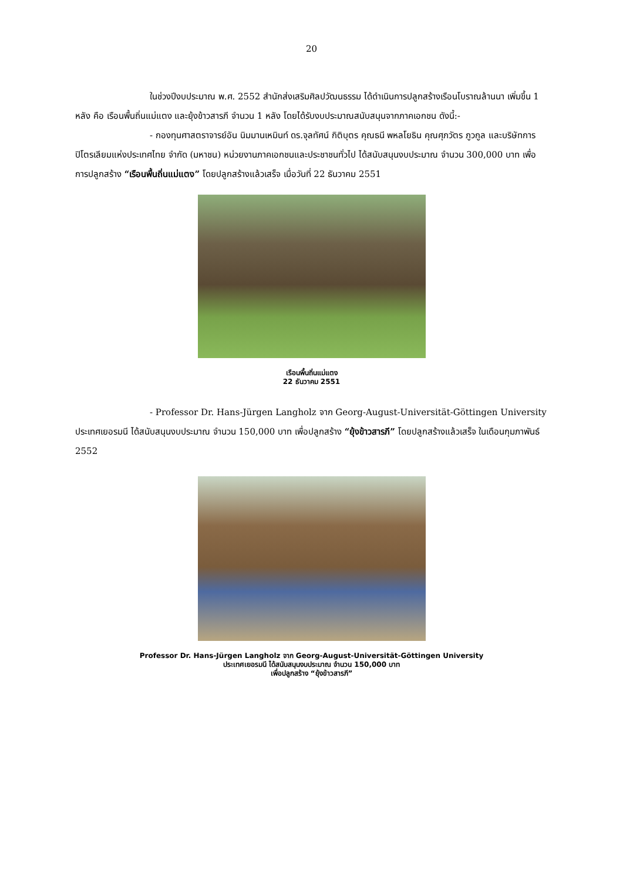20
ในช่วงปีงบประมาณ พ.ศ. 2552 สำนักส่งเสริมศิลปวัฒนธรรม ได้ดำเนินการปลูกสร้างเรือนโบราณล้านนา เพิ่มขึ้น 1 หลัง คือ เรือนพื้นถิ่นแม่แตง และยุ้งข้าวสารภี จำนวน 1 หลัง โดยได้รับงบประมาณสนับสนุนจากภาคเอกชน ดังนี้:-
- กองทุนศาสตราจารย์อัน นิมมานเหมินท์ ดร.จุลทัศน์ กิติบุตร คุณธนี พหลโยธิน คุณศุภวัตร ภูวกูล และบริษัทการปิโตรเลียมแห่งประเทศไทย จำกัด (มหาชน) หน่วยงานภาคเอกชนและประชาชนทั่วไป ได้สนับสนุนงบประมาณ จำนวน 300,000 บาท เพื่อการปลูกสร้าง “เรือนพื้นถิ่นแม่แตง” โดยปลูกสร้างแล้วเสร็จ เมื่อวันที่ 22 ธันวาคม 2551
เรือนพื้นถิ่นแม่แตง
22 ธันวาคม 2551
- Professor Dr. Hans-Jürgen Langholz จาก Georg-August-Universität-Göttingen University ประเทศเยอรมนี ได้สนับสนุนงบประมาณ จำนวน 150,000 บาท เพื่อปลูกสร้าง “ยุ้งข้าวสารภี” โดยปลูกสร้างแล้วเสร็จ ในเดือนกุมภาพันธ์ 2552
Professor Dr. Hans-Jürgen Langholz จาก Georg-August-Universität-Göttingen University
ประเทศเยอรมนี ได้สนับสนุนงบประมาณ จำนวน 150,000 บาท
เพื่อปลูกสร้าง “ยุ้งข้าวสารภี”